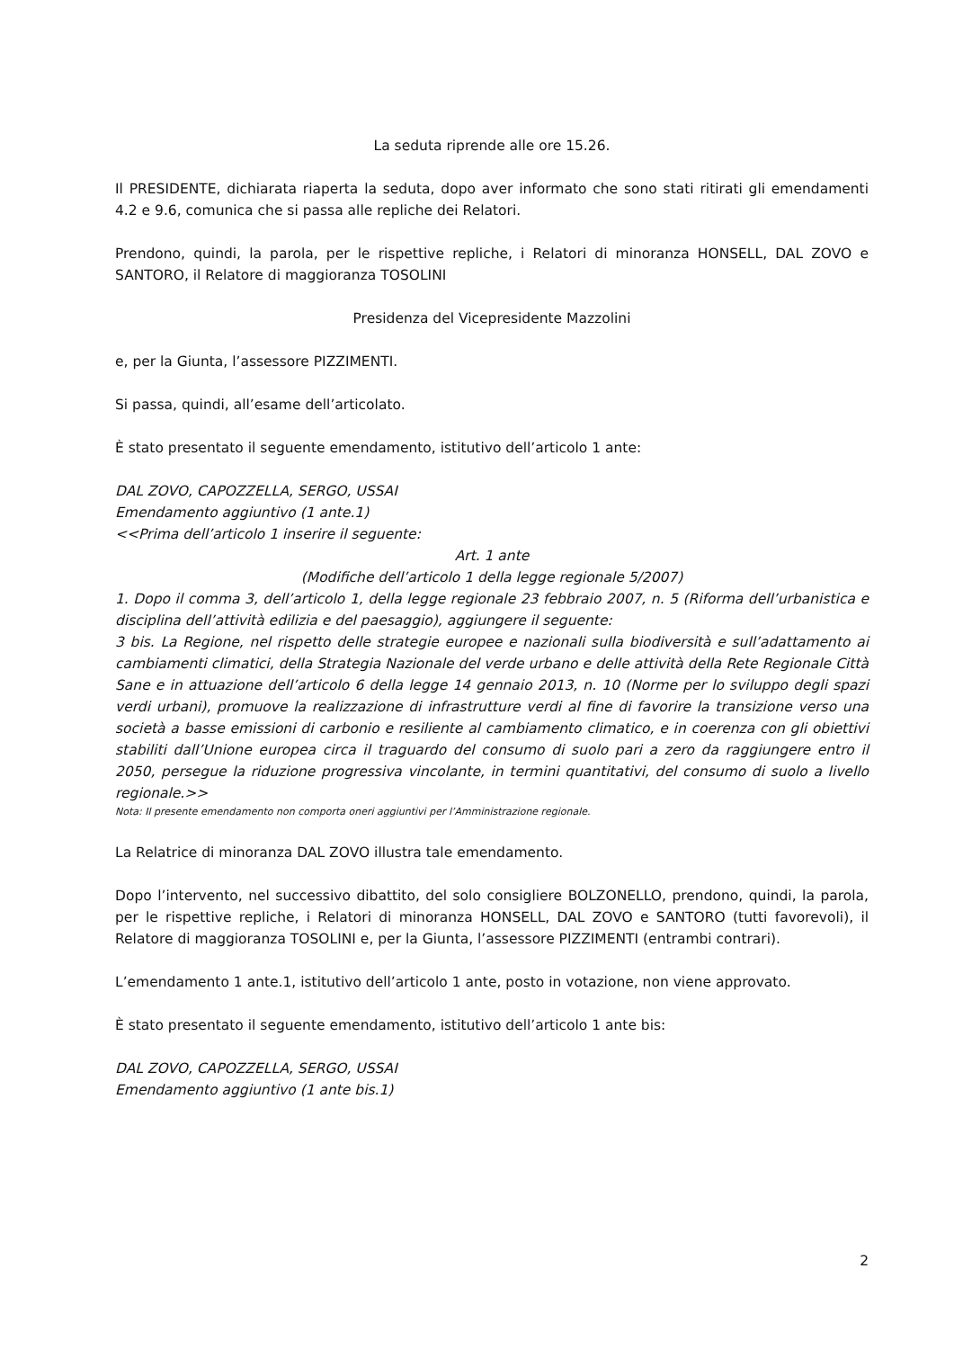La seduta riprende alle ore 15.26.
Il PRESIDENTE, dichiarata riaperta la seduta, dopo aver informato che sono stati ritirati gli emendamenti 4.2 e 9.6, comunica che si passa alle repliche dei Relatori.
Prendono, quindi, la parola, per le rispettive repliche, i Relatori di minoranza HONSELL, DAL ZOVO e SANTORO, il Relatore di maggioranza TOSOLINI
Presidenza del Vicepresidente Mazzolini
e, per la Giunta, l’assessore PIZZIMENTI.
Si passa, quindi, all’esame dell’articolato.
È stato presentato il seguente emendamento, istitutivo dell’articolo 1 ante:
DAL ZOVO, CAPOZZELLA, SERGO, USSAI
Emendamento aggiuntivo (1 ante.1)
<<Prima dell’articolo 1 inserire il seguente:
Art. 1 ante
(Modifiche dell’articolo 1 della legge regionale 5/2007)
1. Dopo il comma 3, dell’articolo 1, della legge regionale 23 febbraio 2007, n. 5 (Riforma dell’urbanistica e disciplina dell’attività edilizia e del paesaggio), aggiungere il seguente:
3 bis. La Regione, nel rispetto delle strategie europee e nazionali sulla biodiversità e sull’adattamento ai cambiamenti climatici, della Strategia Nazionale del verde urbano e delle attività della Rete Regionale Città Sane e in attuazione dell’articolo 6 della legge 14 gennaio 2013, n. 10 (Norme per lo sviluppo degli spazi verdi urbani), promuove la realizzazione di infrastrutture verdi al fine di favorire la transizione verso una società a basse emissioni di carbonio e resiliente al cambiamento climatico, e in coerenza con gli obiettivi stabiliti dall’Unione europea circa il traguardo del consumo di suolo pari a zero da raggiungere entro il 2050, persegue la riduzione progressiva vincolante, in termini quantitativi, del consumo di suolo a livello regionale.>>
Nota: Il presente emendamento non comporta oneri aggiuntivi per l’Amministrazione regionale.
La Relatrice di minoranza DAL ZOVO illustra tale emendamento.
Dopo l’intervento, nel successivo dibattito, del solo consigliere BOLZONELLO, prendono, quindi, la parola, per le rispettive repliche, i Relatori di minoranza HONSELL, DAL ZOVO e SANTORO (tutti favorevoli), il Relatore di maggioranza TOSOLINI e, per la Giunta, l’assessore PIZZIMENTI (entrambi contrari).
L’emendamento 1 ante.1, istitutivo dell’articolo 1 ante, posto in votazione, non viene approvato.
È stato presentato il seguente emendamento, istitutivo dell’articolo 1 ante bis:
DAL ZOVO, CAPOZZELLA, SERGO, USSAI
Emendamento aggiuntivo (1 ante bis.1)
2